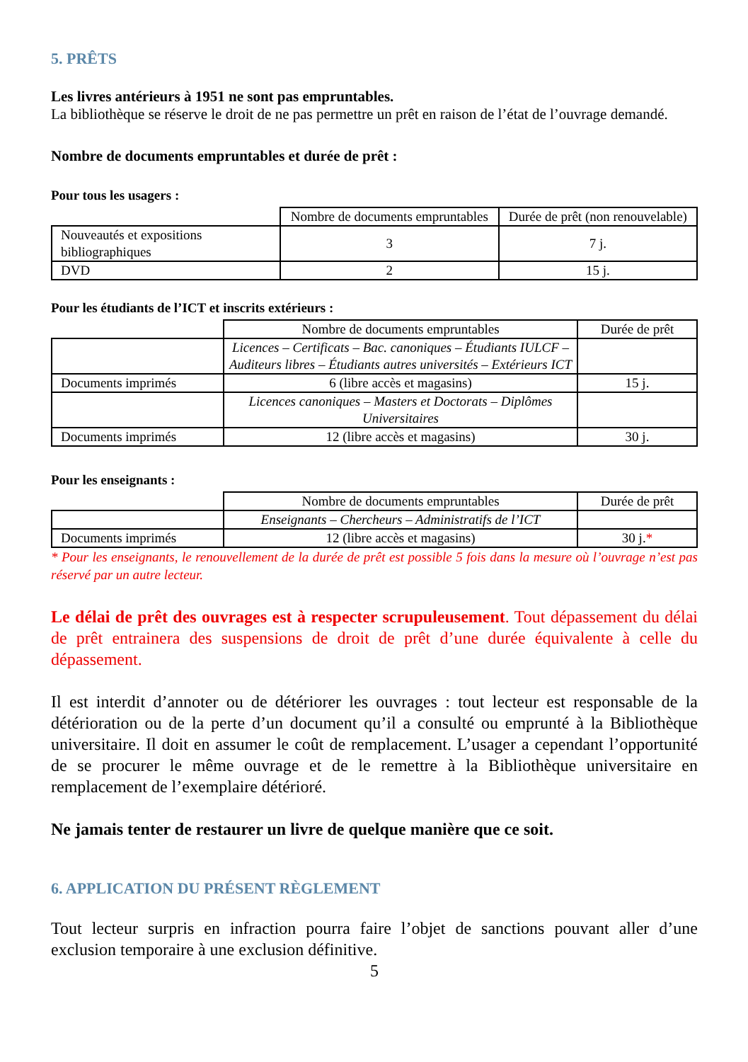5. PRÊTS
Les livres antérieurs à 1951 ne sont pas empruntables.
La bibliothèque se réserve le droit de ne pas permettre un prêt en raison de l’état de l’ouvrage demandé.
Nombre de documents empruntables et durée de prêt :
Pour tous les usagers :
| | Nombre de documents empruntables | Durée de prêt (non renouvelable) |
| Nouveautés et expositions bibliographiques | 3 | 7 j. |
| DVD | 2 | 15 j. |
Pour les étudiants de l’ICT et inscrits extérieurs :
| | Nombre de documents empruntables | Durée de prêt |
| | Licences – Certificats – Bac. canoniques – Étudiants IULCF – Auditeurs libres – Étudiants autres universités – Extérieurs ICT | |
| Documents imprimés | 6 (libre accès et magasins) | 15 j. |
| | Licences canoniques – Masters et Doctorats – Diplômes Universitaires | |
| Documents imprimés | 12 (libre accès et magasins) | 30 j. |
Pour les enseignants :
| | Nombre de documents empruntables | Durée de prêt |
| | Enseignants – Chercheurs – Administratifs de l’ICT | |
| Documents imprimés | 12 (libre accès et magasins) | 30 j. * |
* Pour les enseignants, le renouvellement de la durée de prêt est possible 5 fois dans la mesure où l’ouvrage n’est pas réservé par un autre lecteur.
Le délai de prêt des ouvrages est à respecter scrupuleusement. Tout dépassement du délai de prêt entrainera des suspensions de droit de prêt d’une durée équivalente à celle du dépassement.
Il est interdit d’annoter ou de détériorer les ouvrages : tout lecteur est responsable de la détérioration ou de la perte d’un document qu’il a consulté ou emprunté à la Bibliothèque universitaire. Il doit en assumer le coût de remplacement. L’usager a cependant l’opportunité de se procurer le même ouvrage et de le remettre à la Bibliothèque universitaire en remplacement de l’exemplaire détérioré.
Ne jamais tenter de restaurer un livre de quelque manière que ce soit.
6. APPLICATION DU PRÉSENT RÈGLEMENT
Tout lecteur surpris en infraction pourra faire l’objet de sanctions pouvant aller d’une exclusion temporaire à une exclusion définitive.
5